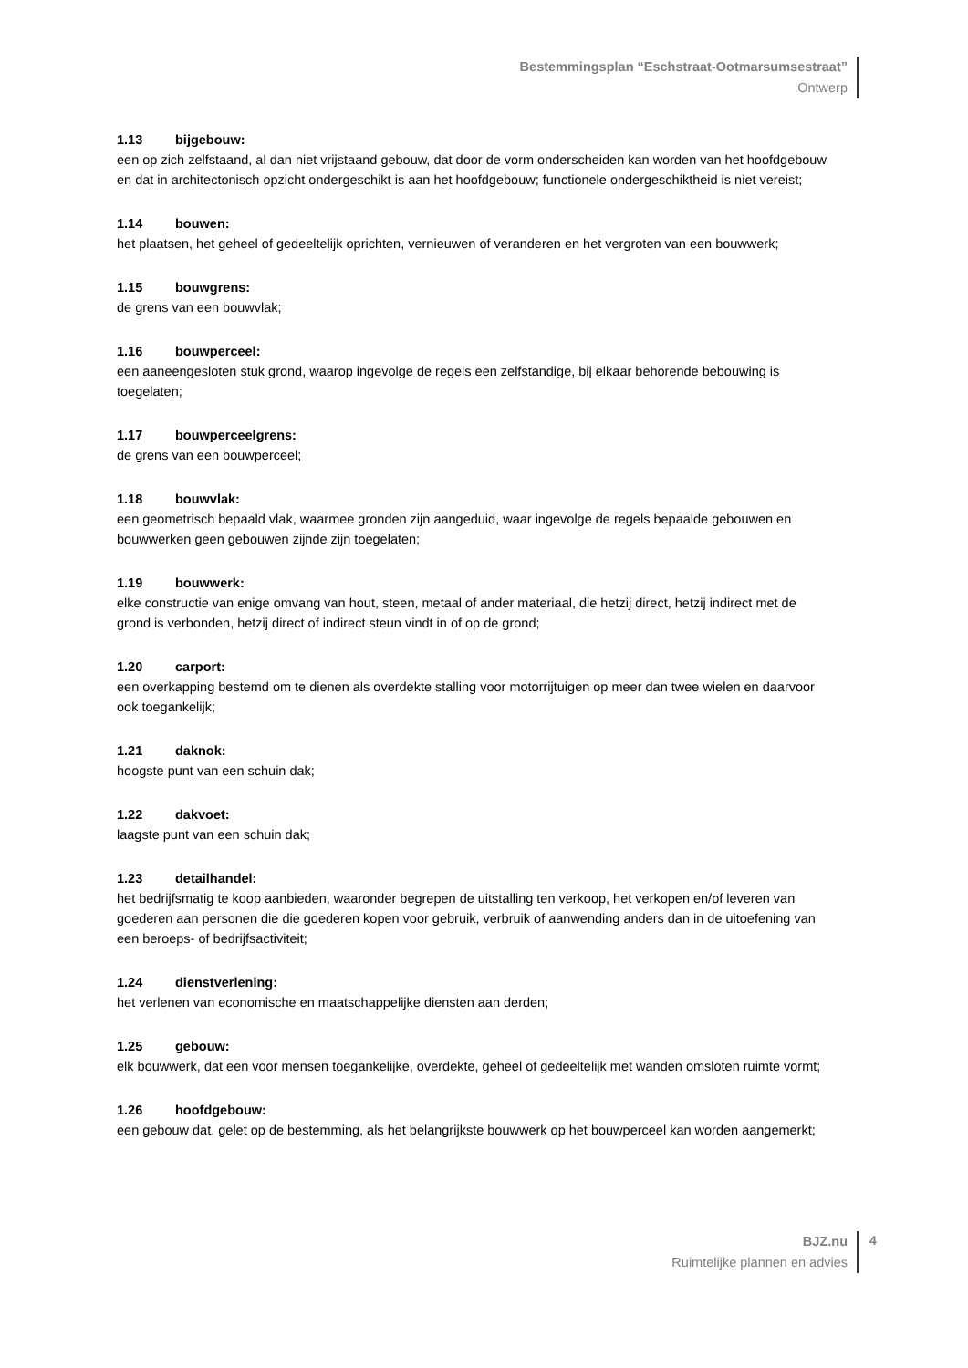Bestemmingsplan “Eschstraat-Ootmarsumsestraat”
Ontwerp
1.13 bijgebouw:
een op zich zelfstaand, al dan niet vrijstaand gebouw, dat door de vorm onderscheiden kan worden van het hoofdgebouw en dat in architectonisch opzicht ondergeschikt is aan het hoofdgebouw; functionele ondergeschiktheid is niet vereist;
1.14 bouwen:
het plaatsen, het geheel of gedeeltelijk oprichten, vernieuwen of veranderen en het vergroten van een bouwwerk;
1.15 bouwgrens:
de grens van een bouwvlak;
1.16 bouwperceel:
een aaneengesloten stuk grond, waarop ingevolge de regels een zelfstandige, bij elkaar behorende bebouwing is toegelaten;
1.17 bouwperceelgrens:
de grens van een bouwperceel;
1.18 bouwvlak:
een geometrisch bepaald vlak, waarmee gronden zijn aangeduid, waar ingevolge de regels bepaalde gebouwen en bouwwerken geen gebouwen zijnde zijn toegelaten;
1.19 bouwwerk:
elke constructie van enige omvang van hout, steen, metaal of ander materiaal, die hetzij direct, hetzij indirect met de grond is verbonden, hetzij direct of indirect steun vindt in of op de grond;
1.20 carport:
een overkapping bestemd om te dienen als overdekte stalling voor motorrijtuigen op meer dan twee wielen en daarvoor ook toegankelijk;
1.21 daknok:
hoogste punt van een schuin dak;
1.22 dakvoet:
laagste punt van een schuin dak;
1.23 detailhandel:
het bedrijfsmatig te koop aanbieden, waaronder begrepen de uitstalling ten verkoop, het verkopen en/of leveren van goederen aan personen die die goederen kopen voor gebruik, verbruik of aanwending anders dan in de uitoefening van een beroeps- of bedrijfsactiviteit;
1.24 dienstverlening:
het verlenen van economische en maatschappelijke diensten aan derden;
1.25 gebouw:
elk bouwwerk, dat een voor mensen toegankelijke, overdekte, geheel of gedeeltelijk met wanden omsloten ruimte vormt;
1.26 hoofdgebouw:
een gebouw dat, gelet op de bestemming, als het belangrijkste bouwwerk op het bouwperceel kan worden aangemerkt;
BJZ.nu
Ruimtelijke plannen en advies
4